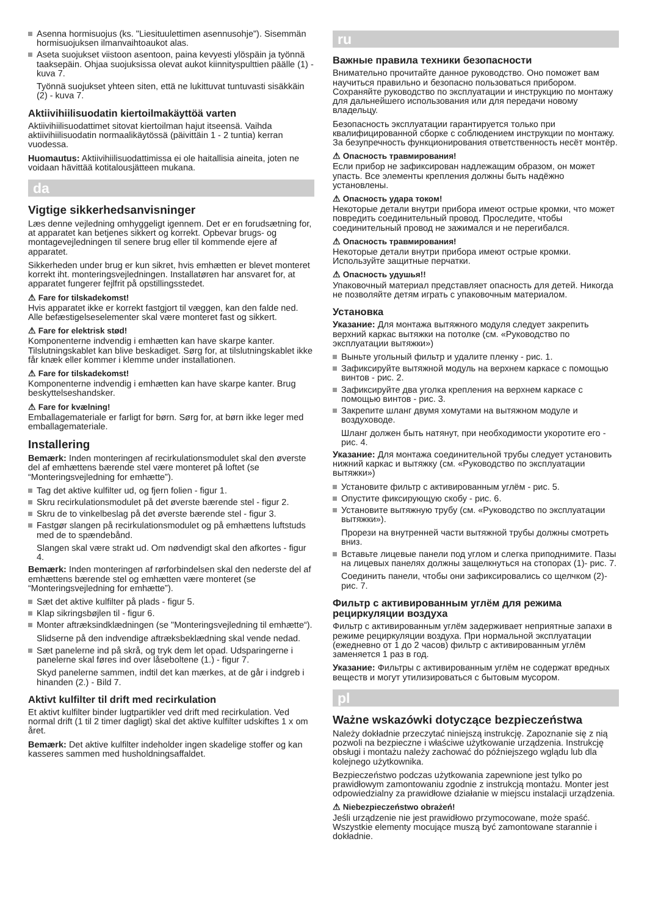Asenna hormisuojus (ks. "Liesituulettimen asennusohje"). Sisemmän hormisuojuksen ilmanvaihtoaukot alas.
Aseta suojukset viistoon asentoon, paina kevyesti ylöspäin ja työnnä taaksepäin. Ohjaa suojuksissa olevat aukot kiinnityspulttien päälle (1) - kuva 7.
Työnnä suojukset yhteen siten, että ne lukittuvat tuntuvasti sisäkkäin (2) - kuva 7.
Aktiivihiilisuodatin kiertoilmakäyttöä varten
Aktiivihiilisuodattimet sitovat kiertoilman hajut itseensä. Vaihda aktiivihiilisuodatin normaalikäytössä (päivittäin 1 - 2 tuntia) kerran vuodessa.
Huomautus: Aktiivihiilisuodattimissa ei ole haitallisia aineita, joten ne voidaan hävittää kotitalousjätteen mukana.
da
Vigtige sikkerhedsanvisninger
Læs denne vejledning omhyggeligt igennem. Det er en forudsætning for, at apparatet kan betjenes sikkert og korrekt. Opbevar brugs- og montagevejledningen til senere brug eller til kommende ejere af apparatet.
Sikkerheden under brug er kun sikret, hvis emhætten er blevet monteret korrekt iht. monteringsvejledningen. Installatøren har ansvaret for, at apparatet fungerer fejlfrit på opstillingsstedet.
⚠ Fare for tilskadekomst!
Hvis apparatet ikke er korrekt fastgjort til væggen, kan den falde ned. Alle befæstigelseselementer skal være monteret fast og sikkert.
⚠ Fare for elektrisk stød!
Komponenterne indvendig i emhætten kan have skarpe kanter. Tilslutningskablet kan blive beskadiget. Sørg for, at tilslutningskablet ikke får knæk eller kommer i klemme under installationen.
⚠ Fare for tilskadekomst!
Komponenterne indvendig i emhætten kan have skarpe kanter. Brug beskyttelseshandsker.
⚠ Fare for kvælning!
Emballagemateriale er farligt for børn. Sørg for, at børn ikke leger med emballagemateriale.
Installering
Bemærk: Inden monteringen af recirkulationsmodulet skal den øverste del af emhættens bærende stel være monteret på loftet (se “Monteringsvejledning for emhætte”).
Tag det aktive kulfilter ud, og fjern folien - figur 1.
Skru recirkulationsmodulet på det øverste bærende stel - figur 2.
Skru de to vinkelbeslag på det øverste bærende stel - figur 3.
Fastgør slangen på recirkulationsmodulet og på emhættens luftstuds med de to spændebånd.
Slangen skal være strakt ud. Om nødvendigt skal den afkortes - figur 4.
Bemærk: Inden monteringen af rørforbindelsen skal den nederste del af emhættens bærende stel og emhætten være monteret (se “Monteringsvejledning for emhætte”).
Sæt det aktive kulfilter på plads - figur 5.
Klap sikringsbøjlen til - figur 6.
Monter aftræksindklædningen (se "Monteringsvejledning til emhætte“).
Slidserne på den indvendige aftræksbeklædning skal vende nedad.
Sæt panelerne ind på skrå, og tryk dem let opad. Udsparingerne i panelerne skal føres ind over låseboltene (1.) - figur 7.
Skyd panelerne sammen, indtil det kan mærkes, at de går i indgreb i hinanden (2.) - Bild 7.
Aktivt kulfilter til drift med recirkulation
Et aktivt kulfilter binder lugtpartikler ved drift med recirkulation. Ved normal drift (1 til 2 timer dagligt) skal det aktive kulfilter udskiftes 1 x om året.
Bemærk: Det aktive kulfilter indeholder ingen skadelige stoffer og kan kasseres sammen med husholdningsaffaldet.
ru
Важные правила техники безопасности
Внимательно прочитайте данное руководство. Оно поможет вам научиться правильно и безопасно пользоваться прибором. Сохраняйте руководство по эксплуатации и инструкцию по монтажу для дальнейшего использования или для передачи новому владельцу.
Безопасность эксплуатации гарантируется только при квалифицированной сборке с соблюдением инструкции по монтажу. За безупречность функционирования ответственность несёт монтёр.
⚠ Опасность травмирования!
Если прибор не зафиксирован надлежащим образом, он может упасть. Все элементы крепления должны быть надёжно установлены.
⚠ Опасность удара током!
Некоторые детали внутри прибора имеют острые кромки, что может повредить соединительный провод. Проследите, чтобы соединительный провод не зажимался и не перегибался.
⚠ Опасность травмирования!
Некоторые детали внутри прибора имеют острые кромки. Используйте защитные перчатки.
⚠ Опасность удушья!!
Упаковочный материал представляет опасность для детей. Никогда не позволяйте детям играть с упаковочным материалом.
Установка
Указание: Для монтажа вытяжного модуля следует закрепить верхний каркас вытяжки на потолке (см. «Руководство по эксплуатации вытяжки»)
Выньте угольный фильтр и удалите пленку - рис. 1.
Зафиксируйте вытяжной модуль на верхнем каркасе с помощью винтов - рис. 2.
Зафиксируйте два уголка крепления на верхнем каркасе с помощью винтов - рис. 3.
Закрепите шланг двумя хомутами на вытяжном модуле и воздуховоде.
Шланг должен быть натянут, при необходимости укоротите его - рис. 4.
Указание: Для монтажа соединительной трубы следует установить нижний каркас и вытяжку (см. «Руководство по эксплуатации вытяжки»)
Установите фильтр с активированным углём - рис. 5.
Опустите фиксирующую скобу - рис. 6.
Установите вытяжную трубу (см. «Руководство по эксплуатации вытяжки»).
Прорези на внутренней части вытяжной трубы должны смотреть вниз.
Вставьте лицевые панели под углом и слегка приподнимите. Пазы на лицевых панелях должны защелкнуться на стопорах (1)- рис. 7.
Соединить панели, чтобы они зафиксировались со щелчком (2)- рис. 7.
Фильтр с активированным углём для режима рециркуляции воздуха
Фильтр с активированным углём задерживает неприятные запахи в режиме рециркуляции воздуха. При нормальной эксплуатации (ежедневно от 1 до 2 часов) фильтр с активированным углём заменяется 1 раз в год.
Указание: Фильтры с активированным углём не содержат вредных веществ и могут утилизироваться с бытовым мусором.
pl
Ważne wskazówki dotyczące bezpieczeństwa
Należy dokładnie przeczytać niniejszą instrukcję. Zapoznanie się z nią pozwoli na bezpieczne i właściwe użytkowanie urządzenia. Instrukcję obsługi i montażu należy zachować do późniejszego wglądu lub dla kolejnego użytkownika.
Bezpieczeństwo podczas użytkowania zapewnione jest tylko po prawidłowym zamontowaniu zgodnie z instrukcją montażu. Monter jest odpowiedzialny za prawidłowe działanie w miejscu instalacji urządzenia.
⚠ Niebezpieczeństwo obrażeń!
Jeśli urządzenie nie jest prawidłowo przymocowane, może spaść. Wszystkie elementy mocujące muszą być zamontowane starannie i dokładnie.